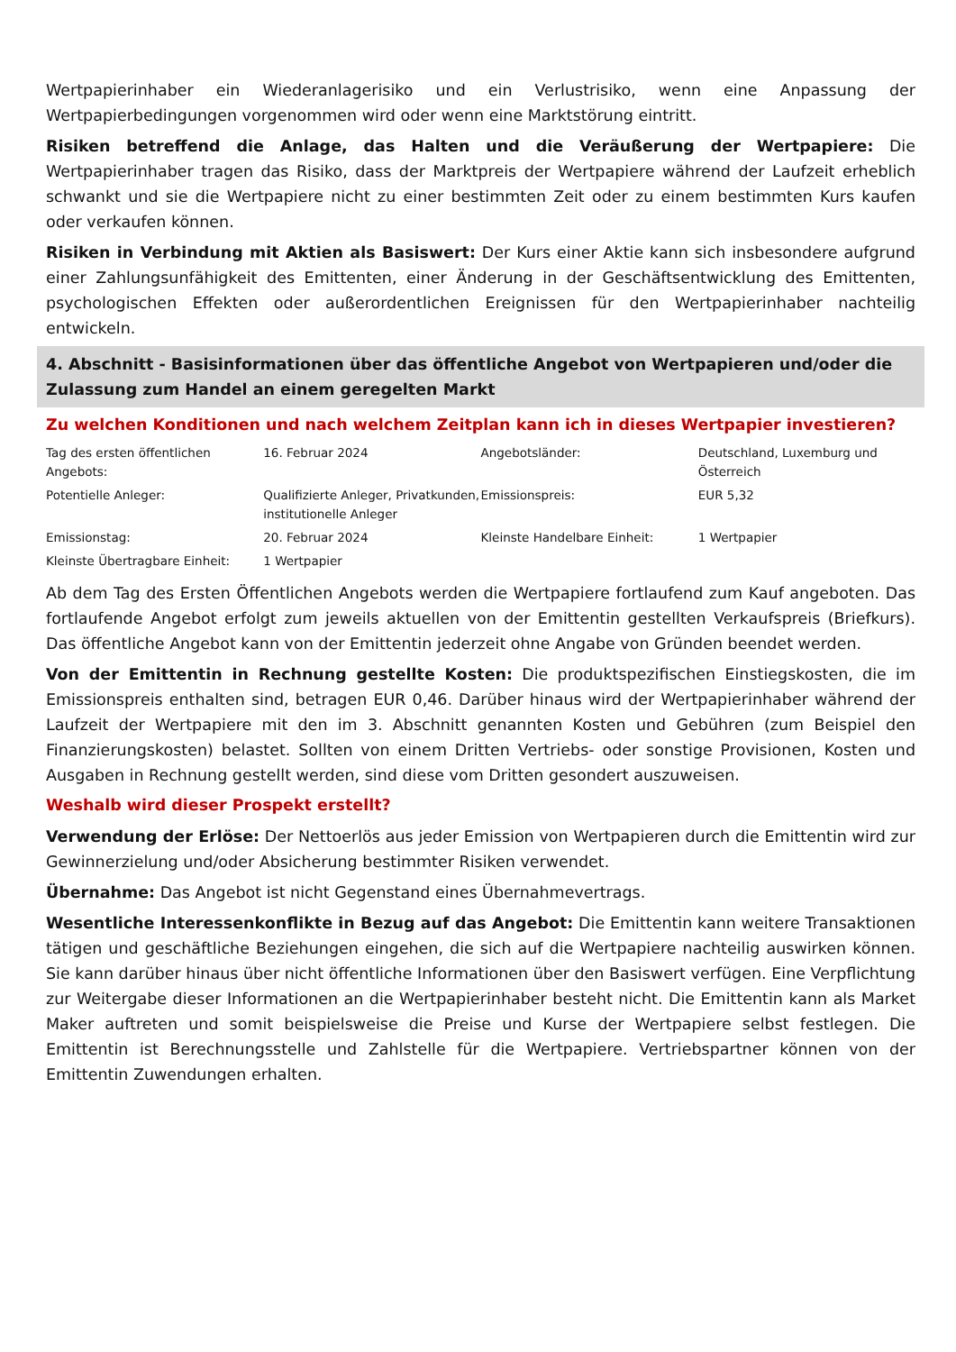Wertpapierinhaber ein Wiederanlagerisiko und ein Verlustrisiko, wenn eine Anpassung der Wertpapierbedingungen vorgenommen wird oder wenn eine Marktstörung eintritt.
Risiken betreffend die Anlage, das Halten und die Veräußerung der Wertpapiere: Die Wertpapierinhaber tragen das Risiko, dass der Marktpreis der Wertpapiere während der Laufzeit erheblich schwankt und sie die Wertpapiere nicht zu einer bestimmten Zeit oder zu einem bestimmten Kurs kaufen oder verkaufen können.
Risiken in Verbindung mit Aktien als Basiswert: Der Kurs einer Aktie kann sich insbesondere aufgrund einer Zahlungsunfähigkeit des Emittenten, einer Änderung in der Geschäftsentwicklung des Emittenten, psychologischen Effekten oder außerordentlichen Ereignissen für den Wertpapierinhaber nachteilig entwickeln.
4. Abschnitt - Basisinformationen über das öffentliche Angebot von Wertpapieren und/oder die Zulassung zum Handel an einem geregelten Markt
Zu welchen Konditionen und nach welchem Zeitplan kann ich in dieses Wertpapier investieren?
| Tag des ersten öffentlichen Angebots: | 16. Februar 2024 | Angebotsländer: | Deutschland, Luxemburg und Österreich |
| Potentielle Anleger: | Qualifizierte Anleger, Privatkunden, institutionelle Anleger | Emissionspreis: | EUR 5,32 |
| Emissionstag: | 20. Februar 2024 | Kleinste Handelbare Einheit: | 1 Wertpapier |
| Kleinste Übertragbare Einheit: | 1 Wertpapier | | |
Ab dem Tag des Ersten Öffentlichen Angebots werden die Wertpapiere fortlaufend zum Kauf angeboten. Das fortlaufende Angebot erfolgt zum jeweils aktuellen von der Emittentin gestellten Verkaufspreis (Briefkurs). Das öffentliche Angebot kann von der Emittentin jederzeit ohne Angabe von Gründen beendet werden.
Von der Emittentin in Rechnung gestellte Kosten: Die produktspezifischen Einstiegskosten, die im Emissionspreis enthalten sind, betragen EUR 0,46. Darüber hinaus wird der Wertpapierinhaber während der Laufzeit der Wertpapiere mit den im 3. Abschnitt genannten Kosten und Gebühren (zum Beispiel den Finanzierungskosten) belastet. Sollten von einem Dritten Vertriebs- oder sonstige Provisionen, Kosten und Ausgaben in Rechnung gestellt werden, sind diese vom Dritten gesondert auszuweisen.
Weshalb wird dieser Prospekt erstellt?
Verwendung der Erlöse: Der Nettoerlös aus jeder Emission von Wertpapieren durch die Emittentin wird zur Gewinnerzielung und/oder Absicherung bestimmter Risiken verwendet.
Übernahme: Das Angebot ist nicht Gegenstand eines Übernahmevertrags.
Wesentliche Interessenkonflikte in Bezug auf das Angebot: Die Emittentin kann weitere Transaktionen tätigen und geschäftliche Beziehungen eingehen, die sich auf die Wertpapiere nachteilig auswirken können. Sie kann darüber hinaus über nicht öffentliche Informationen über den Basiswert verfügen. Eine Verpflichtung zur Weitergabe dieser Informationen an die Wertpapierinhaber besteht nicht. Die Emittentin kann als Market Maker auftreten und somit beispielsweise die Preise und Kurse der Wertpapiere selbst festlegen. Die Emittentin ist Berechnungsstelle und Zahlstelle für die Wertpapiere. Vertriebspartner können von der Emittentin Zuwendungen erhalten.